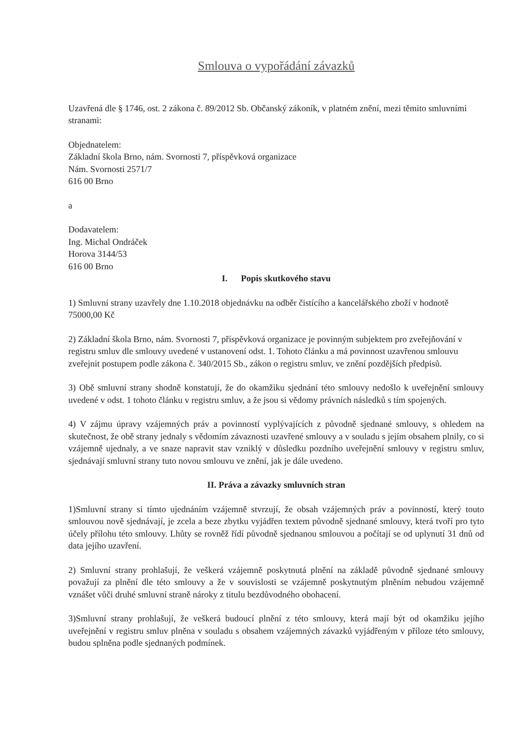Smlouva o vypořádání závazků
Uzavřená dle § 1746, ost. 2 zákona č. 89/2012 Sb. Občanský zákoník, v platném znění, mezi těmito smluvními stranami:
Objednatelem:
Základní škola Brno, nám. Svornosti 7, příspěvková organizace
Nám. Svornosti 2571/7
616 00 Brno
a
Dodavatelem:
Ing. Michal Ondráček
Horova 3144/53
616 00 Brno
I. Popis skutkového stavu
1) Smluvní strany uzavřely dne 1.10.2018 objednávku na odběr čistícího a kancelářského zboží v hodnotě 75000,00 Kč
2) Základní škola Brno, nám. Svornosti 7, příspěvková organizace je povinným subjektem pro zveřejňování v registru smluv dle smlouvy uvedené v ustanovení odst. 1. Tohoto článku a má povinnost uzavřenou smlouvu zveřejnit postupem podle zákona č. 340/2015 Sb., zákon o registru smluv, ve znění pozdějších předpisů.
3) Obě smluvní strany shodně konstatují, že do okamžiku sjednání této smlouvy nedošlo k uveřejnění smlouvy uvedené v odst. 1 tohoto článku v registru smluv, a že jsou si vědomy právních následků s tím spojených.
4) V zájmu úpravy vzájemných práv a povinností vyplývajících z původně sjednané smlouvy, s ohledem na skutečnost, že obě strany jednaly s vědomím závaznosti uzavřené smlouvy a v souladu s jejím obsahem plnily, co si vzájemně ujednaly, a ve snaze napravit stav vzniklý v důsledku pozdního uveřejnění smlouvy v registru smluv, sjednávají smluvní strany tuto novou smlouvu ve znění, jak je dále uvedeno.
II. Práva a závazky smluvních stran
1)Smluvní strany si tímto ujednáním vzájemně stvrzují, že obsah vzájemných práv a povinností, který touto smlouvou nově sjednávají, je zcela a beze zbytku vyjádřen textem původně sjednané smlouvy, která tvoří pro tyto účely přílohu této smlouvy. Lhůty se rovněž řídí původně sjednanou smlouvou a počítají se od uplynutí 31 dnů od data jejího uzavření.
2) Smluvní strany prohlašují, že veškerá vzájemně poskytnutá plnění na základě původně sjednané smlouvy považují za plnění dle této smlouvy a že v souvislosti se vzájemně poskytnutým plněním nebudou vzájemně vznášet vůči druhé smluvní straně nároky z titulu bezdůvodného obohacení.
3)Smluvní strany prohlašují, že veškerá budoucí plnění z této smlouvy, která mají být od okamžiku jejího uveřejnění v registru smluv plněna v souladu s obsahem vzájemných závazků vyjádřeným v příloze této smlouvy, budou splněna podle sjednaných podmínek.